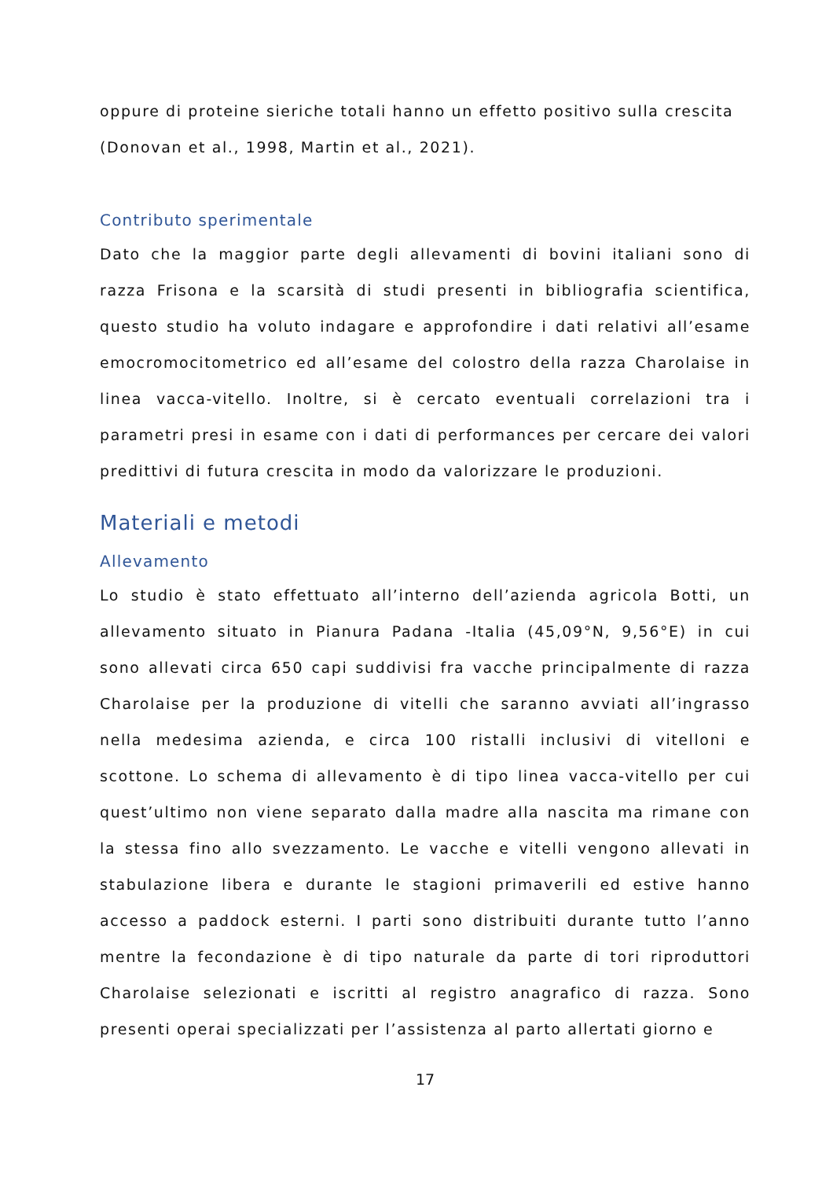oppure di proteine sieriche totali hanno un effetto positivo sulla crescita (Donovan et al., 1998, Martin et al., 2021).
Contributo sperimentale
Dato che la maggior parte degli allevamenti di bovini italiani sono di razza Frisona e la scarsità di studi presenti in bibliografia scientifica, questo studio ha voluto indagare e approfondire i dati relativi all’esame emocromocitometrico ed all’esame del colostro della razza Charolaise in linea vacca-vitello. Inoltre, si è cercato eventuali correlazioni tra i parametri presi in esame con i dati di performances per cercare dei valori predittivi di futura crescita in modo da valorizzare le produzioni.
Materiali e metodi
Allevamento
Lo studio è stato effettuato all’interno dell’azienda agricola Botti, un allevamento situato in Pianura Padana -Italia (45,09°N, 9,56°E) in cui sono allevati circa 650 capi suddivisi fra vacche principalmente di razza Charolaise per la produzione di vitelli che saranno avviati all’ingrasso nella medesima azienda, e circa 100 ristalli inclusivi di vitelloni e scottone. Lo schema di allevamento è di tipo linea vacca-vitello per cui quest’ultimo non viene separato dalla madre alla nascita ma rimane con la stessa fino allo svezzamento. Le vacche e vitelli vengono allevati in stabulazione libera e durante le stagioni primaverili ed estive hanno accesso a paddock esterni. I parti sono distribuiti durante tutto l’anno mentre la fecondazione è di tipo naturale da parte di tori riproduttori Charolaise selezionati e iscritti al registro anagrafico di razza. Sono presenti operai specializzati per l’assistenza al parto allertati giorno e
17